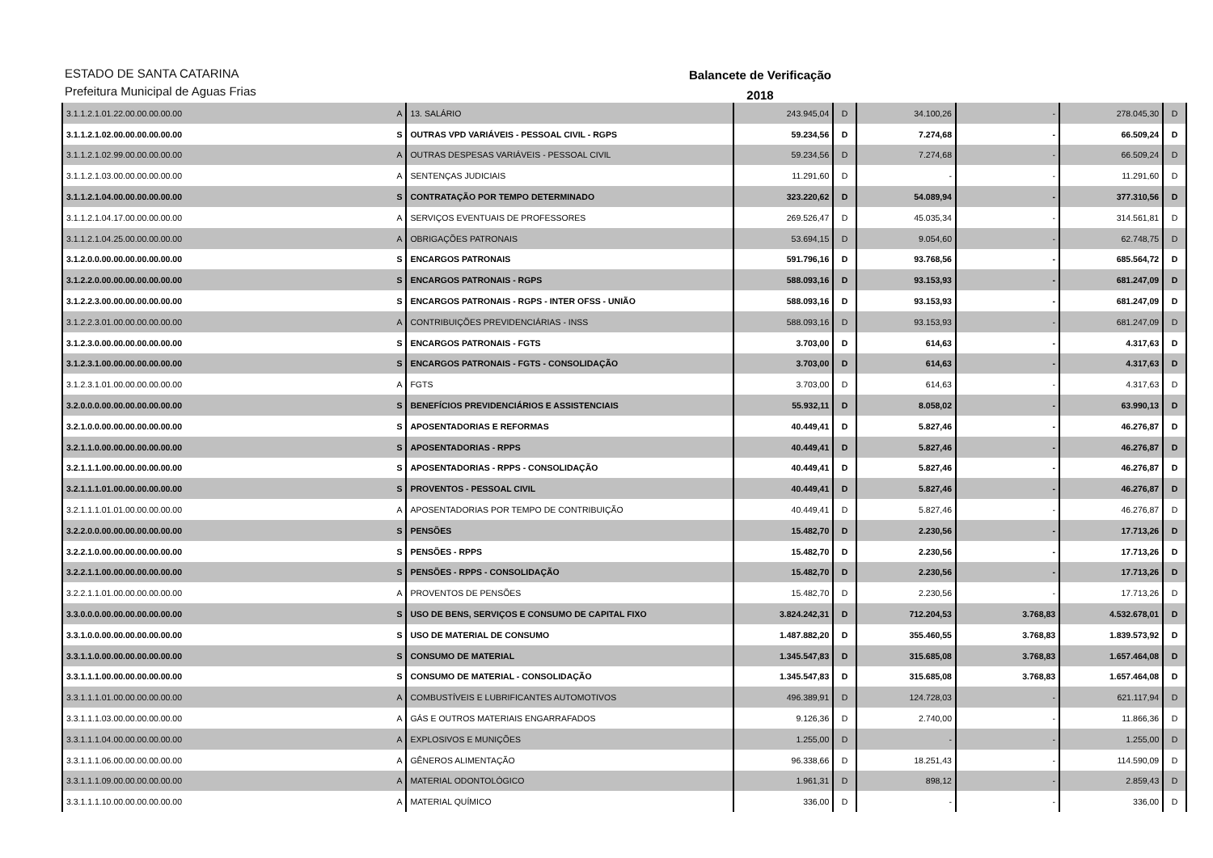ESTADO DE SANTA CATARINA
Prefeitura Municipal de Aguas Frias
Balancete de Verificação
2018
| 3.1.1.2.1.01.22.00.00.00.00.00 | A | 13. SALÁRIO | 243.945,04 | D | 34.100,26 | - | 278.045,30 | D |
| 3.1.1.2.1.02.00.00.00.00.00.00 | S | OUTRAS VPD VARIÁVEIS - PESSOAL CIVIL - RGPS | 59.234,56 | D | 7.274,68 | - | 66.509,24 | D |
| 3.1.1.2.1.02.99.00.00.00.00.00 | A | OUTRAS DESPESAS VARIÁVEIS - PESSOAL CIVIL | 59.234,56 | D | 7.274,68 | - | 66.509,24 | D |
| 3.1.1.2.1.03.00.00.00.00.00.00 | A | SENTENÇAS JUDICIAIS | 11.291,60 | D | - | - | 11.291,60 | D |
| 3.1.1.2.1.04.00.00.00.00.00.00 | S | CONTRATAÇÃO POR TEMPO DETERMINADO | 323.220,62 | D | 54.089,94 | - | 377.310,56 | D |
| 3.1.1.2.1.04.17.00.00.00.00.00 | A | SERVIÇOS EVENTUAIS DE PROFESSORES | 269.526,47 | D | 45.035,34 | - | 314.561,81 | D |
| 3.1.1.2.1.04.25.00.00.00.00.00 | A | OBRIGAÇÕES PATRONAIS | 53.694,15 | D | 9.054,60 | - | 62.748,75 | D |
| 3.1.2.0.0.00.00.00.00.00.00.00 | S | ENCARGOS PATRONAIS | 591.796,16 | D | 93.768,56 | - | 685.564,72 | D |
| 3.1.2.2.0.00.00.00.00.00.00.00 | S | ENCARGOS PATRONAIS - RGPS | 588.093,16 | D | 93.153,93 | - | 681.247,09 | D |
| 3.1.2.2.3.00.00.00.00.00.00.00 | S | ENCARGOS PATRONAIS - RGPS - INTER OFSS - UNIÃO | 588.093,16 | D | 93.153,93 | - | 681.247,09 | D |
| 3.1.2.2.3.01.00.00.00.00.00.00 | A | CONTRIBUIÇÕES PREVIDENCIÁRIAS - INSS | 588.093,16 | D | 93.153,93 | - | 681.247,09 | D |
| 3.1.2.3.0.00.00.00.00.00.00.00 | S | ENCARGOS PATRONAIS - FGTS | 3.703,00 | D | 614,63 | - | 4.317,63 | D |
| 3.1.2.3.1.00.00.00.00.00.00.00 | S | ENCARGOS PATRONAIS - FGTS - CONSOLIDAÇÃO | 3.703,00 | D | 614,63 | - | 4.317,63 | D |
| 3.1.2.3.1.01.00.00.00.00.00.00 | A | FGTS | 3.703,00 | D | 614,63 | - | 4.317,63 | D |
| 3.2.0.0.0.00.00.00.00.00.00.00 | S | BENEFÍCIOS PREVIDENCIÁRIOS E ASSISTENCIAIS | 55.932,11 | D | 8.058,02 | - | 63.990,13 | D |
| 3.2.1.0.0.00.00.00.00.00.00.00 | S | APOSENTADORIAS E REFORMAS | 40.449,41 | D | 5.827,46 | - | 46.276,87 | D |
| 3.2.1.1.0.00.00.00.00.00.00.00 | S | APOSENTADORIAS - RPPS | 40.449,41 | D | 5.827,46 | - | 46.276,87 | D |
| 3.2.1.1.1.00.00.00.00.00.00.00 | S | APOSENTADORIAS - RPPS - CONSOLIDAÇÃO | 40.449,41 | D | 5.827,46 | - | 46.276,87 | D |
| 3.2.1.1.1.01.00.00.00.00.00.00 | S | PROVENTOS - PESSOAL CIVIL | 40.449,41 | D | 5.827,46 | - | 46.276,87 | D |
| 3.2.1.1.1.01.01.00.00.00.00.00 | A | APOSENTADORIAS POR TEMPO DE CONTRIBUIÇÃO | 40.449,41 | D | 5.827,46 | - | 46.276,87 | D |
| 3.2.2.0.0.00.00.00.00.00.00.00 | S | PENSÕES | 15.482,70 | D | 2.230,56 | - | 17.713,26 | D |
| 3.2.2.1.0.00.00.00.00.00.00.00 | S | PENSÕES - RPPS | 15.482,70 | D | 2.230,56 | - | 17.713,26 | D |
| 3.2.2.1.1.00.00.00.00.00.00.00 | S | PENSÕES - RPPS - CONSOLIDAÇÃO | 15.482,70 | D | 2.230,56 | - | 17.713,26 | D |
| 3.2.2.1.1.01.00.00.00.00.00.00 | A | PROVENTOS DE PENSÕES | 15.482,70 | D | 2.230,56 | - | 17.713,26 | D |
| 3.3.0.0.0.00.00.00.00.00.00.00 | S | USO DE BENS, SERVIÇOS E CONSUMO DE CAPITAL FIXO | 3.824.242,31 | D | 712.204,53 | 3.768,83 | 4.532.678,01 | D |
| 3.3.1.0.0.00.00.00.00.00.00.00 | S | USO DE MATERIAL DE CONSUMO | 1.487.882,20 | D | 355.460,55 | 3.768,83 | 1.839.573,92 | D |
| 3.3.1.1.0.00.00.00.00.00.00.00 | S | CONSUMO DE MATERIAL | 1.345.547,83 | D | 315.685,08 | 3.768,83 | 1.657.464,08 | D |
| 3.3.1.1.1.00.00.00.00.00.00.00 | S | CONSUMO DE MATERIAL - CONSOLIDAÇÃO | 1.345.547,83 | D | 315.685,08 | 3.768,83 | 1.657.464,08 | D |
| 3.3.1.1.1.01.00.00.00.00.00.00 | A | COMBUSTÍVEIS E LUBRIFICANTES AUTOMOTIVOS | 496.389,91 | D | 124.728,03 | - | 621.117,94 | D |
| 3.3.1.1.1.03.00.00.00.00.00.00 | A | GÁS E OUTROS MATERIAIS ENGARRAFADOS | 9.126,36 | D | 2.740,00 | - | 11.866,36 | D |
| 3.3.1.1.1.04.00.00.00.00.00.00 | A | EXPLOSIVOS E MUNIÇÕES | 1.255,00 | D | - | - | 1.255,00 | D |
| 3.3.1.1.1.06.00.00.00.00.00.00 | A | GÊNEROS ALIMENTAÇÃO | 96.338,66 | D | 18.251,43 | - | 114.590,09 | D |
| 3.3.1.1.1.09.00.00.00.00.00.00 | A | MATERIAL ODONTOLÓGICO | 1.961,31 | D | 898,12 | - | 2.859,43 | D |
| 3.3.1.1.1.10.00.00.00.00.00.00 | A | MATERIAL QUÍMICO | 336,00 | D | - | - | 336,00 | D |